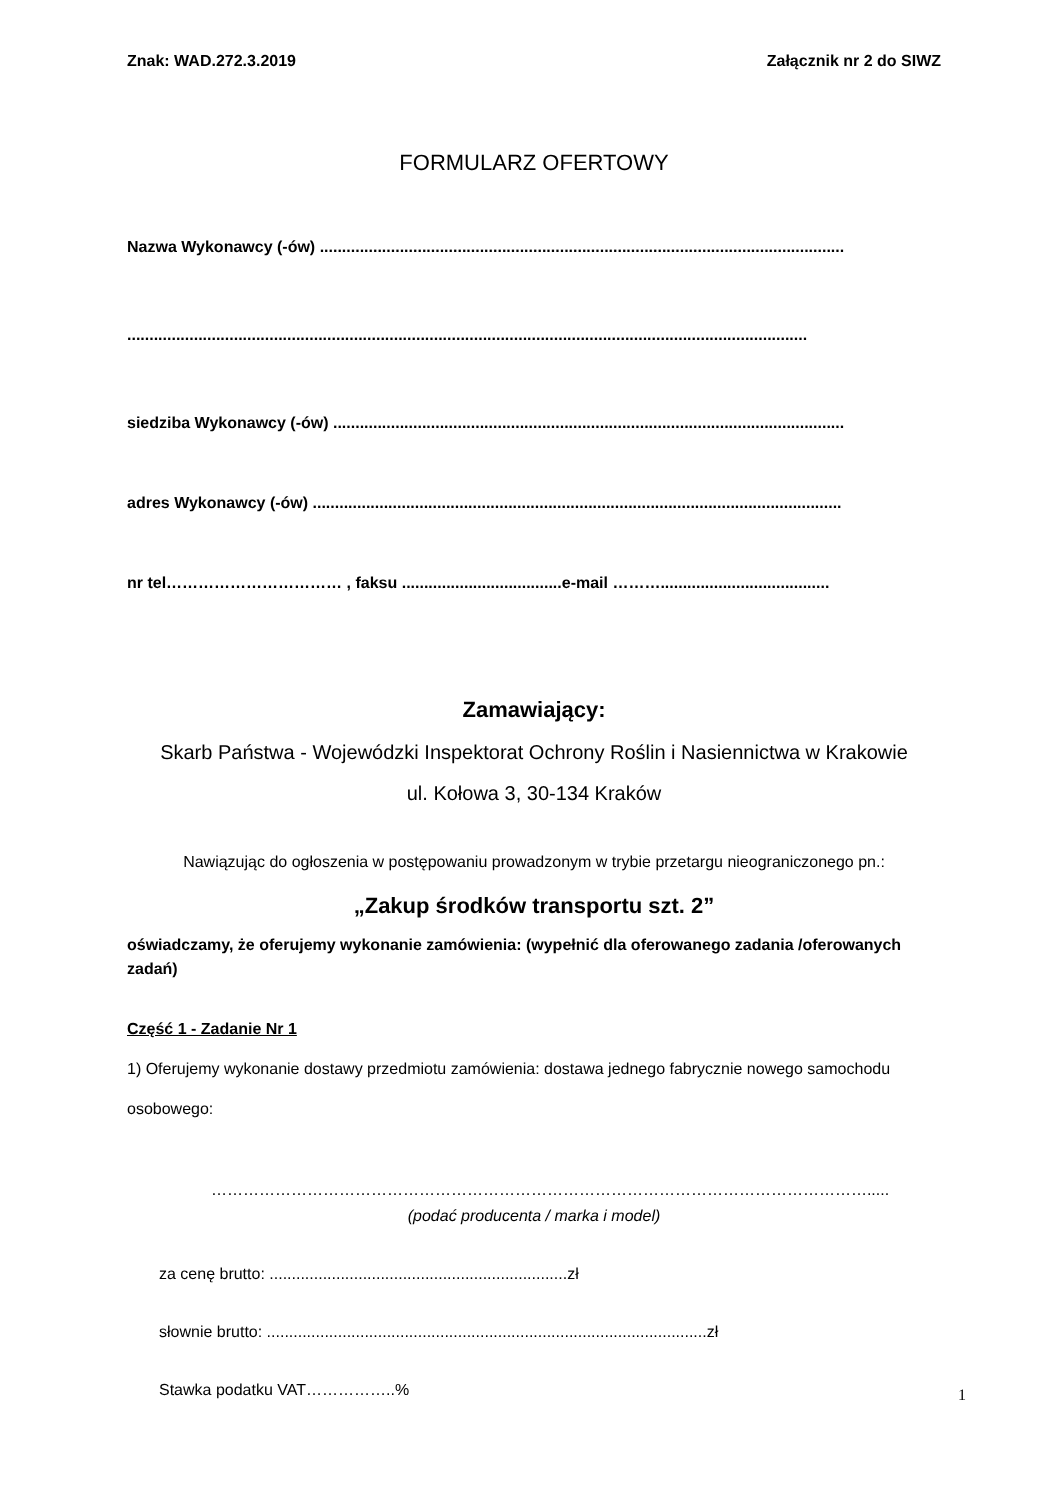Znak: WAD.272.3.2019 Załącznik nr 2 do SIWZ
FORMULARZ OFERTOWY
Nazwa Wykonawcy (-ów) ......................................................................................................................
.........................................................................................................................................................
siedziba Wykonawcy (-ów) ...................................................................................................................
adres Wykonawcy (-ów) .......................................................................................................................
nr tel…………………………… , faksu ....................................e-mail ………......................................
Zamawiający:
Skarb Państwa - Wojewódzki Inspektorat Ochrony Roślin i Nasiennictwa w Krakowie
ul. Kołowa 3, 30-134 Kraków
Nawiązując do ogłoszenia w postępowaniu prowadzonym w trybie przetargu nieograniczonego pn.:
„Zakup środków transportu szt. 2”
oświadczamy, że oferujemy wykonanie zamówienia: (wypełnić dla oferowanego zadania /oferowanych zadań)
Część 1 - Zadanie Nr 1
1) Oferujemy wykonanie dostawy przedmiotu zamówienia: dostawa jednego fabrycznie nowego samochodu osobowego:
…………………………………………………………………………………………………………….....
(podać producenta / marka i model)
za cenę brutto: ...................................................................zł
słownie brutto: ...................................................................................................zł
Stawka podatku VAT……………..%
1